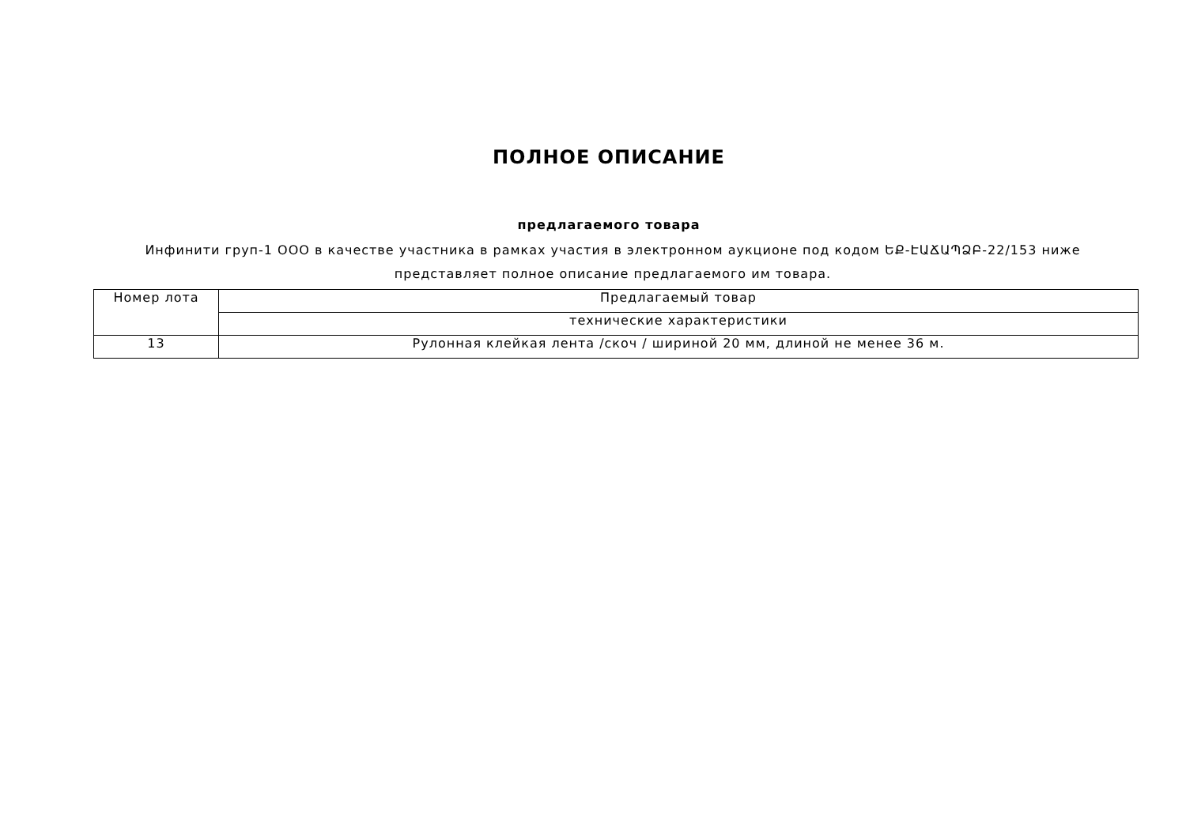ПОЛНОЕ ОПИСАНИЕ
предлагаемого товара
Инфинити груп-1 ООО в качестве участника в рамках участия в электронном аукционе под кодом ԵՔ-ԷԱՃԱՊՁԲ-22/153 ниже представляет полное описание предлагаемого им товара.
| Номер лота | Предлагаемый товар |
| | технические характеристики |
| 13 | Рулонная клейкая лента /скоч / шириной 20 мм, длиной не менее 36 м. |